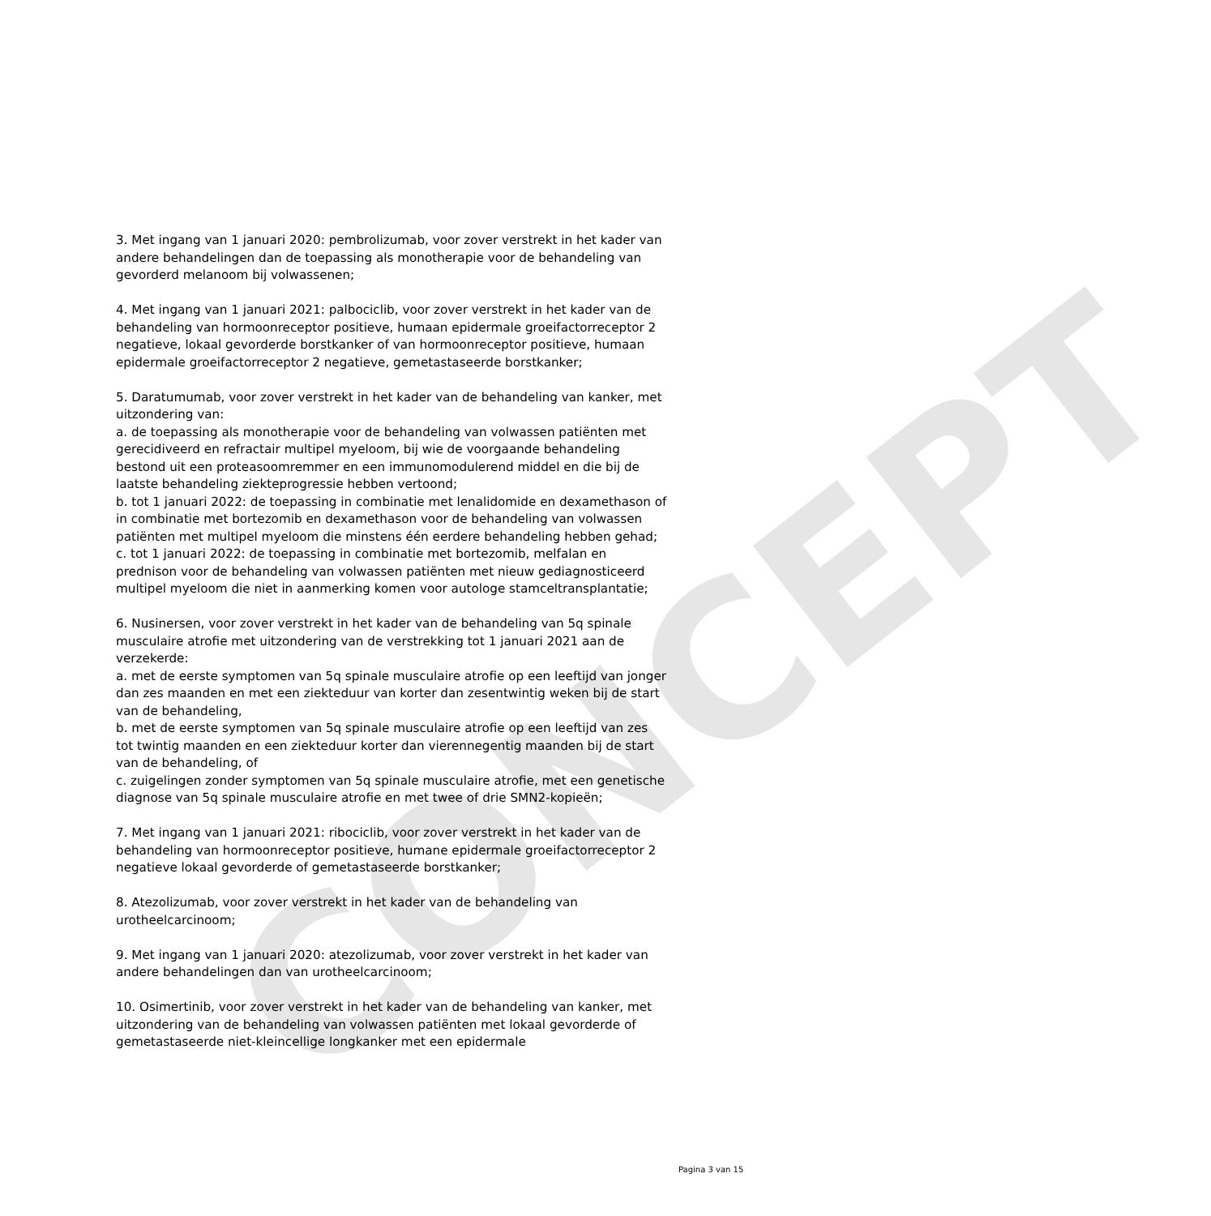CONCEPT
3. Met ingang van 1 januari 2020: pembrolizumab, voor zover verstrekt in het kader van andere behandelingen dan de toepassing als monotherapie voor de behandeling van gevorderd melanoom bij volwassenen;
4. Met ingang van 1 januari 2021: palbociclib, voor zover verstrekt in het kader van de behandeling van hormoonreceptor positieve, humaan epidermale groeifactorreceptor 2 negatieve, lokaal gevorderde borstkanker of van hormoonreceptor positieve, humaan epidermale groeifactorreceptor 2 negatieve, gemetastaseerde borstkanker;
5. Daratumumab, voor zover verstrekt in het kader van de behandeling van kanker, met uitzondering van:
a. de toepassing als monotherapie voor de behandeling van volwassen patiënten met gerecidiveerd en refractair multipel myeloom, bij wie de voorgaande behandeling bestond uit een proteasoomremmer en een immunomodulerend middel en die bij de laatste behandeling ziekteprogressie hebben vertoond;
b. tot 1 januari 2022: de toepassing in combinatie met lenalidomide en dexamethason of in combinatie met bortezomib en dexamethason voor de behandeling van volwassen patiënten met multipel myeloom die minstens één eerdere behandeling hebben gehad;
c. tot 1 januari 2022: de toepassing in combinatie met bortezomib, melfalan en prednison voor de behandeling van volwassen patiënten met nieuw gediagnosticeerd multipel myeloom die niet in aanmerking komen voor autologe stamceltransplantatie;
6. Nusinersen, voor zover verstrekt in het kader van de behandeling van 5q spinale musculaire atrofie met uitzondering van de verstrekking tot 1 januari 2021 aan de verzekerde:
a. met de eerste symptomen van 5q spinale musculaire atrofie op een leeftijd van jonger dan zes maanden en met een ziekteduur van korter dan zesentwintig weken bij de start van de behandeling,
b. met de eerste symptomen van 5q spinale musculaire atrofie op een leeftijd van zes tot twintig maanden en een ziekteduur korter dan vierennegentig maanden bij de start van de behandeling, of
c. zuigelingen zonder symptomen van 5q spinale musculaire atrofie, met een genetische diagnose van 5q spinale musculaire atrofie en met twee of drie SMN2-kopieën;
7. Met ingang van 1 januari 2021: ribociclib, voor zover verstrekt in het kader van de behandeling van hormoonreceptor positieve, humane epidermale groeifactorreceptor 2 negatieve lokaal gevorderde of gemetastaseerde borstkanker;
8. Atezolizumab, voor zover verstrekt in het kader van de behandeling van urotheelcarcinoom;
9. Met ingang van 1 januari 2020: atezolizumab, voor zover verstrekt in het kader van andere behandelingen dan van urotheelcarcinoom;
10. Osimertinib, voor zover verstrekt in het kader van de behandeling van kanker, met uitzondering van de behandeling van volwassen patiënten met lokaal gevorderde of gemetastaseerde niet-kleincellige longkanker met een epidermale
Pagina 3 van 15